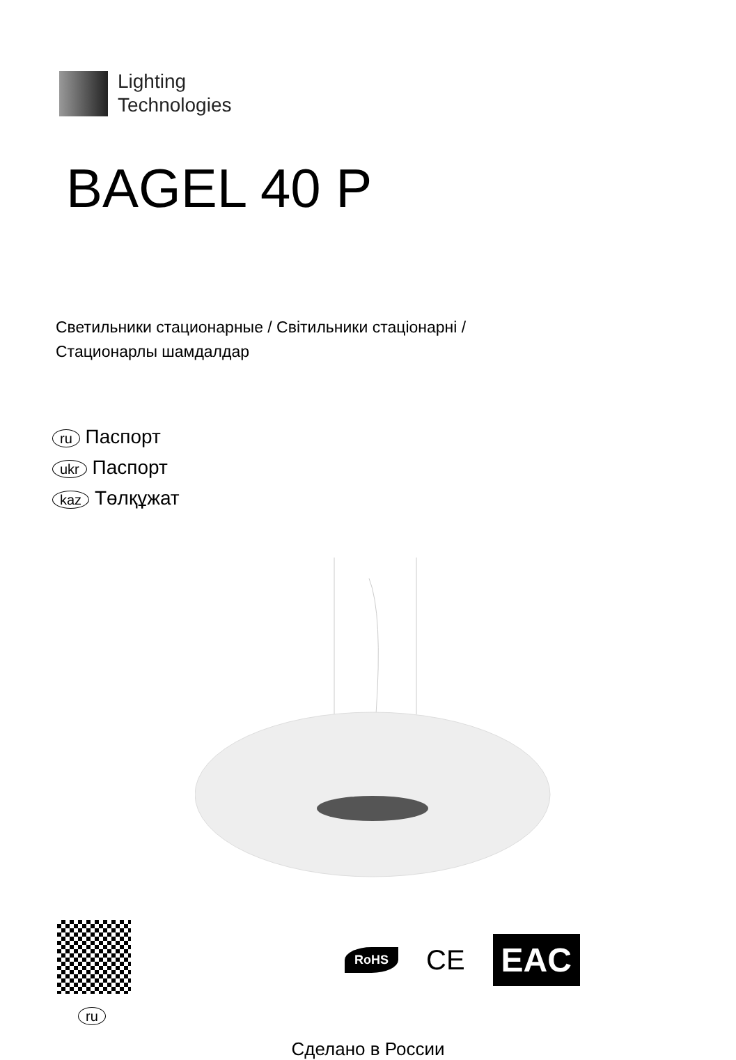Lighting
Technologies
BAGEL 40 P
Светильники стационарные / Світильники стаціонарні /
Стационарлы шамдалдар
ru Паспорт
ukr Паспорт
kaz Төлқұжат
ru
RoHS CE EAC
Сделано в России